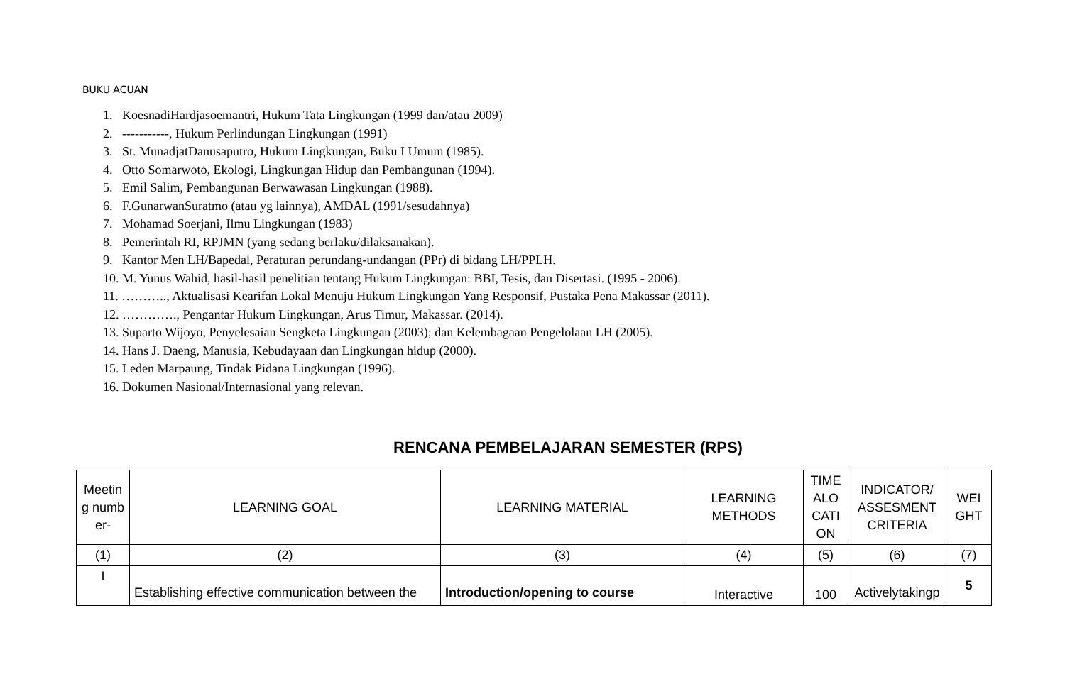BUKU ACUAN
1. KoesnadiHardjasoemantri, Hukum Tata Lingkungan (1999 dan/atau 2009)
2. -----------, Hukum Perlindungan Lingkungan (1991)
3. St. MunadjatDanusaputro, Hukum Lingkungan, Buku I Umum (1985).
4. Otto Somarwoto, Ekologi, Lingkungan Hidup dan Pembangunan (1994).
5. Emil Salim, Pembangunan Berwawasan Lingkungan (1988).
6. F.GunarwanSuratmo (atau yg lainnya), AMDAL (1991/sesudahnya)
7. Mohamad Soerjani, Ilmu Lingkungan (1983)
8. Pemerintah RI, RPJMN (yang sedang berlaku/dilaksanakan).
9. Kantor Men LH/Bapedal, Peraturan perundang-undangan (PPr) di bidang LH/PPLH.
10. M. Yunus Wahid, hasil-hasil penelitian tentang Hukum Lingkungan: BBI, Tesis, dan Disertasi. (1995 - 2006).
11. ……….., Aktualisasi Kearifan Lokal Menuju Hukum Lingkungan Yang Responsif, Pustaka Pena Makassar (2011).
12. …………., Pengantar Hukum Lingkungan, Arus Timur, Makassar. (2014).
13. Suparto Wijoyo, Penyelesaian Sengketa Lingkungan (2003); dan Kelembagaan Pengelolaan LH (2005).
14. Hans J. Daeng, Manusia, Kebudayaan dan Lingkungan hidup (2000).
15. Leden Marpaung, Tindak Pidana Lingkungan (1996).
16. Dokumen Nasional/Internasional yang relevan.
RENCANA PEMBELAJARAN SEMESTER (RPS)
| Meetin g numb er- | LEARNING GOAL | LEARNING MATERIAL | LEARNING METHODS | TIME ALO CATI ON | INDICATOR/ ASSESMENT CRITERIA | WEI GHT |
| --- | --- | --- | --- | --- | --- | --- |
| (1) | (2) | (3) | (4) | (5) | (6) | (7) |
| I | Establishing effective communication between the | Introduction/opening to course | Interactive | 100 | Activelytakingp | 5 |